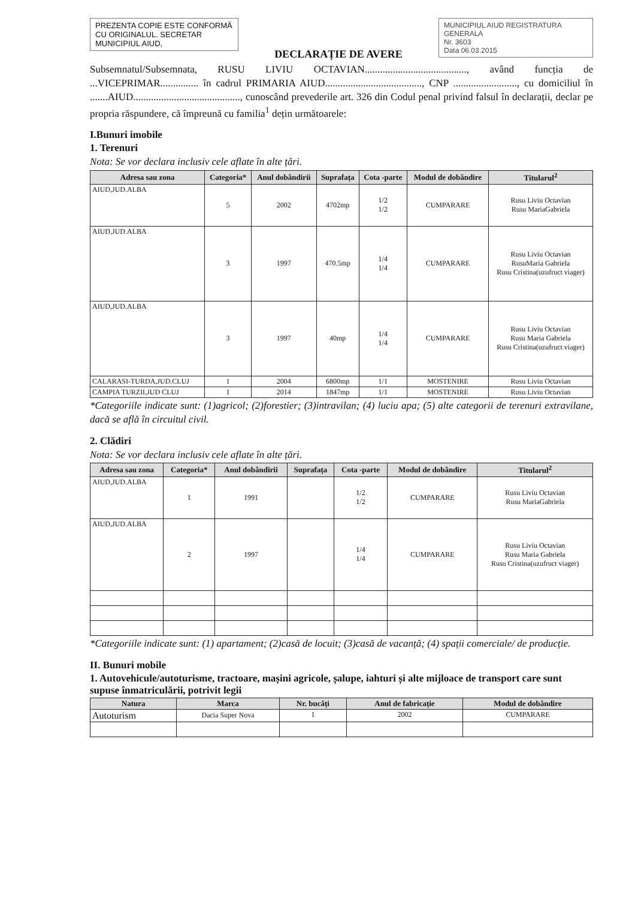PREZENTA COPIE ESTE CONFORMĂ CU ORIGINALUL. SECRETAR MUNICIPIUL AIUD,
DECLARAȚIE DE AVERE
MUNICIPIUL AIUD REGISTRATURA GENERALA
Nr. 3603
Data 06.03.2015
Subsemnatul/Subsemnata, RUSU LIVIU OCTAVIAN........................................, având funcția de ...VICEPRIMAR............... în cadrul PRIMARIA AIUD......................................, CNP ........................., cu domiciliul în .......AIUD.........................................., cunoscând prevederile art. 326 din Codul penal privind falsul în declarații, declar pe propria răspundere, că împreună cu familia<sup>1</sup> dețin următoarele:
I.Bunuri imobile
1. Terenuri
Nota: Se vor declara inclusiv cele aflate în alte țări.
| Adresa sau zona | Categoria* | Anul dobândirii | Suprafața | Cota -parte | Modul de dobândire | Titularul<sup>2</sup> |
| --- | --- | --- | --- | --- | --- | --- |
| AIUD,JUD.ALBA | 5 | 2002 | 4702mp | 1/2 1/2 | CUMPARARE | Rusu Liviu Octavian Rusu MariaGabriela |
| AIUD,JUD.ALBA | 3 | 1997 | 470.5mp | 1/4 1/4 | CUMPARARE | Rusu Liviu Octavian RusuMaria Gabriela Rusu Cristina(uzufruct viager) |
| AIUD,JUD.ALBA | 3 | 1997 | 40mp | 1/4 1/4 | CUMPARARE | Rusu Liviu Octavian Rusu Maria Gabriela Rusu Cristina(uzufruct viager) |
| CALARASI-TURDA,JUD.CLUJ | 1 | 2004 | 6800mp | 1/1 | MOSTENIRE | Rusu Liviu Octavian |
| CAMPIA TURZII,JUD CLUJ | 1 | 2014 | 1847mp | 1/1 | MOSTENIRE | Rusu Liviu Octavian |
*Categoriile indicate sunt: (1)agricol; (2)forestier; (3)intravilan; (4) luciu apa; (5) alte categorii de terenuri extravilane, dacă se află în circuitul civil.
2. Clădiri
Nota: Se vor declara inclusiv cele aflate în alte țări.
| Adresa sau zona | Categoria* | Anul dobândirii | Suprafața | Cota -parte | Modul de dobândire | Titularul<sup>2</sup> |
| --- | --- | --- | --- | --- | --- | --- |
| AIUD,JUD.ALBA | 1 | 1991 | | 1/2 1/2 | CUMPARARE | Rusu Liviu Octavian Rusu MariaGabriela |
| AIUD,JUD.ALBA | 2 | 1997 | | 1/4 1/4 | CUMPARARE | Rusu Liviu Octavian Rusu Maria Gabriela Rusu Cristina(uzufruct viager) |
*Categoriile indicate sunt: (1) apartament; (2)casă de locuit; (3)casă de vacanță; (4) spații comerciale/ de producție.
II. Bunuri mobile
1. Autovehicule/autoturisme, tractoare, mașini agricole, șalupe, iahturi și alte mijloace de transport care sunt supuse înmatriculării, potrivit legii
| Natura | Marca | Nr. bucăți | Anul de fabricație | Modul de dobândire |
| --- | --- | --- | --- | --- |
| Autoturism | Dacia Super Nova | 1 | 2002 | CUMPARARE |